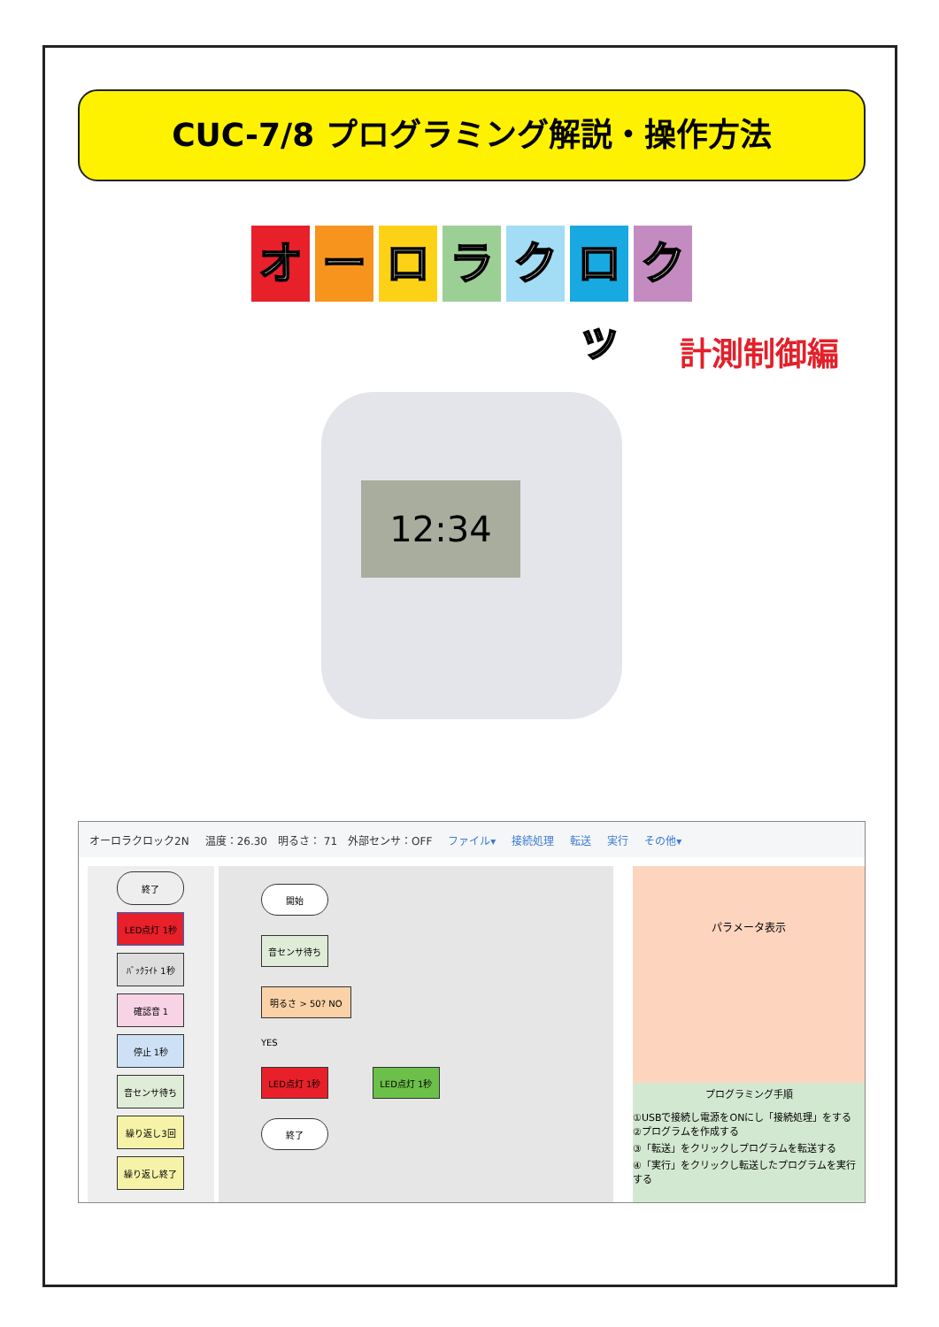CUC-7/8 プログラミング解説・操作方法
オ ー ロ ラ ク ロッ
ク
計測制御編
12:34
オーロラクロック2N 温度：26.30　明るさ： 71　外部センサ：OFF ファイル▾ 接続処理 転送 実行 その他▾
終了
LED点灯 1秒
ﾊﾞｯｸﾗｲﾄ 1秒
確認音 1
停止 1秒
音センサ待ち
繰り返し3回
繰り返し終了
開始
音センサ待ち
明るさ > 50? NO
YES
LED点灯 1秒 LED点灯 1秒
終了
パラメータ表示
プログラミング手順
①USBで接続し電源をONにし「接続処理」をする
②プログラムを作成する
③「転送」をクリックしプログラムを転送する
④「実行」をクリックし転送したプログラムを実行する